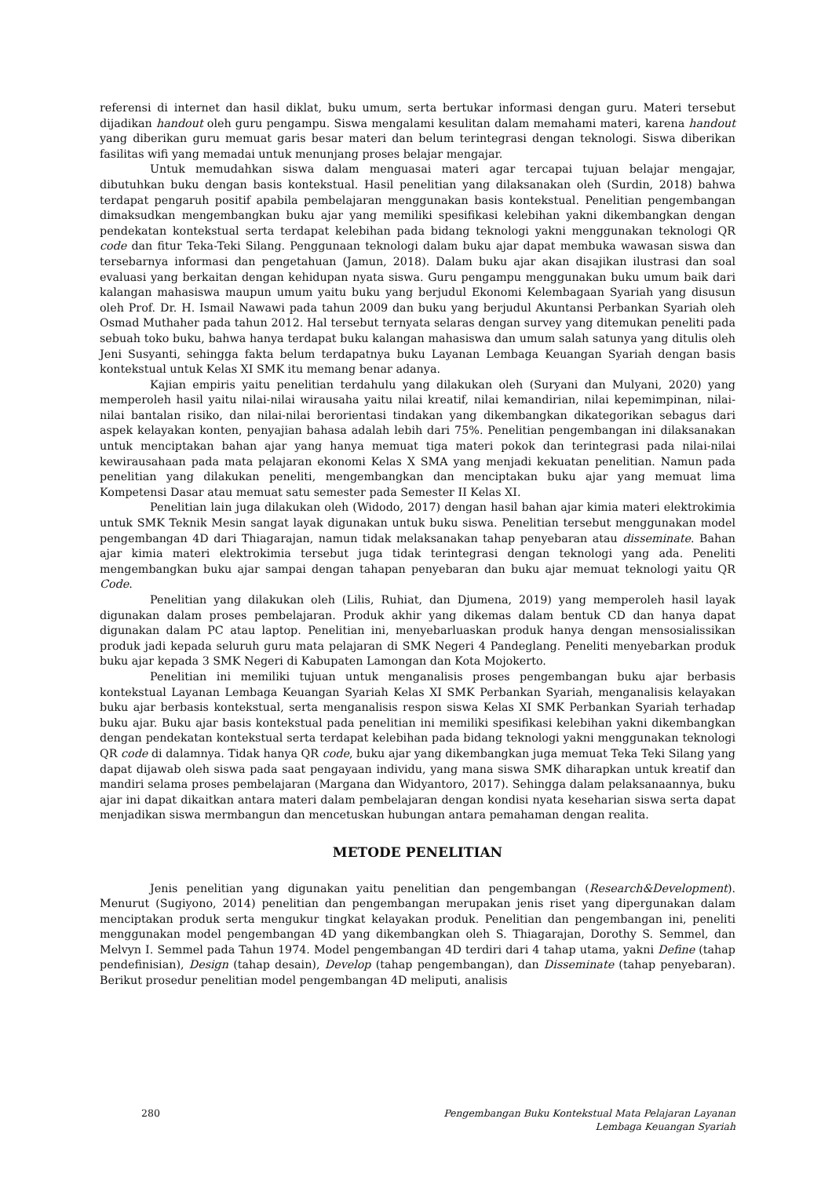referensi di internet dan hasil diklat, buku umum, serta bertukar informasi dengan guru. Materi tersebut dijadikan handout oleh guru pengampu. Siswa mengalami kesulitan dalam memahami materi, karena handout yang diberikan guru memuat garis besar materi dan belum terintegrasi dengan teknologi. Siswa diberikan fasilitas wifi yang memadai untuk menunjang proses belajar mengajar.
Untuk memudahkan siswa dalam menguasai materi agar tercapai tujuan belajar mengajar, dibutuhkan buku dengan basis kontekstual. Hasil penelitian yang dilaksanakan oleh (Surdin, 2018) bahwa terdapat pengaruh positif apabila pembelajaran menggunakan basis kontekstual. Penelitian pengembangan dimaksudkan mengembangkan buku ajar yang memiliki spesifikasi kelebihan yakni dikembangkan dengan pendekatan kontekstual serta terdapat kelebihan pada bidang teknologi yakni menggunakan teknologi QR code dan fitur Teka-Teki Silang. Penggunaan teknologi dalam buku ajar dapat membuka wawasan siswa dan tersebarnya informasi dan pengetahuan (Jamun, 2018). Dalam buku ajar akan disajikan ilustrasi dan soal evaluasi yang berkaitan dengan kehidupan nyata siswa. Guru pengampu menggunakan buku umum baik dari kalangan mahasiswa maupun umum yaitu buku yang berjudul Ekonomi Kelembagaan Syariah yang disusun oleh Prof. Dr. H. Ismail Nawawi pada tahun 2009 dan buku yang berjudul Akuntansi Perbankan Syariah oleh Osmad Muthaher pada tahun 2012. Hal tersebut ternyata selaras dengan survey yang ditemukan peneliti pada sebuah toko buku, bahwa hanya terdapat buku kalangan mahasiswa dan umum salah satunya yang ditulis oleh Jeni Susyanti, sehingga fakta belum terdapatnya buku Layanan Lembaga Keuangan Syariah dengan basis kontekstual untuk Kelas XI SMK itu memang benar adanya.
Kajian empiris yaitu penelitian terdahulu yang dilakukan oleh (Suryani dan Mulyani, 2020) yang memperoleh hasil yaitu nilai-nilai wirausaha yaitu nilai kreatif, nilai kemandirian, nilai kepemimpinan, nilai-nilai bantalan risiko, dan nilai-nilai berorientasi tindakan yang dikembangkan dikategorikan sebagus dari aspek kelayakan konten, penyajian bahasa adalah lebih dari 75%. Penelitian pengembangan ini dilaksanakan untuk menciptakan bahan ajar yang hanya memuat tiga materi pokok dan terintegrasi pada nilai-nilai kewirausahaan pada mata pelajaran ekonomi Kelas X SMA yang menjadi kekuatan penelitian. Namun pada penelitian yang dilakukan peneliti, mengembangkan dan menciptakan buku ajar yang memuat lima Kompetensi Dasar atau memuat satu semester pada Semester II Kelas XI.
Penelitian lain juga dilakukan oleh (Widodo, 2017) dengan hasil bahan ajar kimia materi elektrokimia untuk SMK Teknik Mesin sangat layak digunakan untuk buku siswa. Penelitian tersebut menggunakan model pengembangan 4D dari Thiagarajan, namun tidak melaksanakan tahap penyebaran atau disseminate. Bahan ajar kimia materi elektrokimia tersebut juga tidak terintegrasi dengan teknologi yang ada. Peneliti mengembangkan buku ajar sampai dengan tahapan penyebaran dan buku ajar memuat teknologi yaitu QR Code.
Penelitian yang dilakukan oleh (Lilis, Ruhiat, dan Djumena, 2019) yang memperoleh hasil layak digunakan dalam proses pembelajaran. Produk akhir yang dikemas dalam bentuk CD dan hanya dapat digunakan dalam PC atau laptop. Penelitian ini, menyebarluaskan produk hanya dengan mensosialissikan produk jadi kepada seluruh guru mata pelajaran di SMK Negeri 4 Pandeglang. Peneliti menyebarkan produk buku ajar kepada 3 SMK Negeri di Kabupaten Lamongan dan Kota Mojokerto.
Penelitian ini memiliki tujuan untuk menganalisis proses pengembangan buku ajar berbasis kontekstual Layanan Lembaga Keuangan Syariah Kelas XI SMK Perbankan Syariah, menganalisis kelayakan buku ajar berbasis kontekstual, serta menganalisis respon siswa Kelas XI SMK Perbankan Syariah terhadap buku ajar. Buku ajar basis kontekstual pada penelitian ini memiliki spesifikasi kelebihan yakni dikembangkan dengan pendekatan kontekstual serta terdapat kelebihan pada bidang teknologi yakni menggunakan teknologi QR code di dalamnya. Tidak hanya QR code, buku ajar yang dikembangkan juga memuat Teka Teki Silang yang dapat dijawab oleh siswa pada saat pengayaan individu, yang mana siswa SMK diharapkan untuk kreatif dan mandiri selama proses pembelajaran (Margana dan Widyantoro, 2017). Sehingga dalam pelaksanaannya, buku ajar ini dapat dikaitkan antara materi dalam pembelajaran dengan kondisi nyata keseharian siswa serta dapat menjadikan siswa mermbangun dan mencetuskan hubungan antara pemahaman dengan realita.
METODE PENELITIAN
Jenis penelitian yang digunakan yaitu penelitian dan pengembangan (Research&Development). Menurut (Sugiyono, 2014) penelitian dan pengembangan merupakan jenis riset yang dipergunakan dalam menciptakan produk serta mengukur tingkat kelayakan produk. Penelitian dan pengembangan ini, peneliti menggunakan model pengembangan 4D yang dikembangkan oleh S. Thiagarajan, Dorothy S. Semmel, dan Melvyn I. Semmel pada Tahun 1974. Model pengembangan 4D terdiri dari 4 tahap utama, yakni Define (tahap pendefinisian), Design (tahap desain), Develop (tahap pengembangan), dan Disseminate (tahap penyebaran). Berikut prosedur penelitian model pengembangan 4D meliputi, analisis
280 Pengembangan Buku Kontekstual Mata Pelajaran Layanan
Lembaga Keuangan Syariah